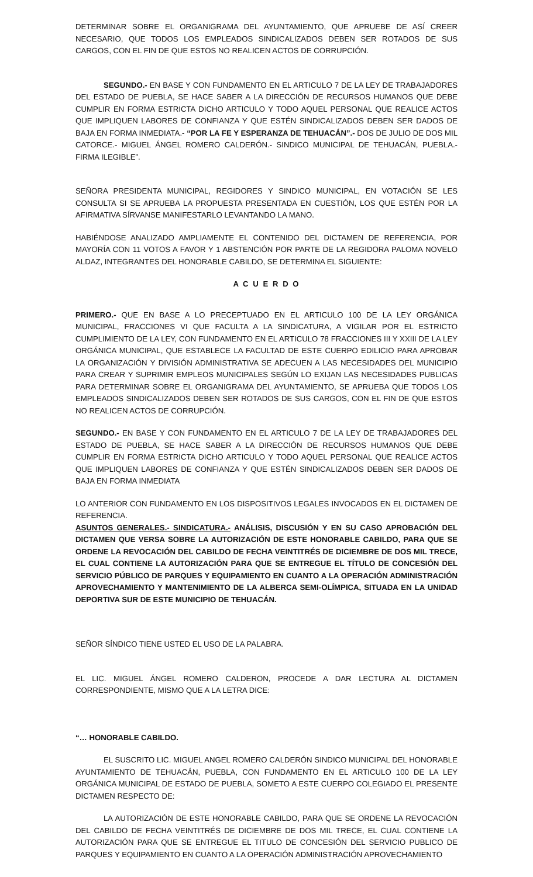DETERMINAR SOBRE EL ORGANIGRAMA DEL AYUNTAMIENTO, QUE APRUEBE DE ASÍ CREER NECESARIO, QUE TODOS LOS EMPLEADOS SINDICALIZADOS DEBEN SER ROTADOS DE SUS CARGOS, CON EL FIN DE QUE ESTOS NO REALICEN ACTOS DE CORRUPCIÓN.
SEGUNDO.- EN BASE Y CON FUNDAMENTO EN EL ARTICULO 7 DE LA LEY DE TRABAJADORES DEL ESTADO DE PUEBLA, SE HACE SABER A LA DIRECCIÓN DE RECURSOS HUMANOS QUE DEBE CUMPLIR EN FORMA ESTRICTA DICHO ARTICULO Y TODO AQUEL PERSONAL QUE REALICE ACTOS QUE IMPLIQUEN LABORES DE CONFIANZA Y QUE ESTÉN SINDICALIZADOS DEBEN SER DADOS DE BAJA EN FORMA INMEDIATA.- “POR LA FE Y ESPERANZA DE TEHUACÁN”.- DOS DE JULIO DE DOS MIL CATORCE.- MIGUEL ÁNGEL ROMERO CALDERÓN.- SINDICO MUNICIPAL DE TEHUACÁN, PUEBLA.- FIRMA ILEGIBLE”.
SEÑORA PRESIDENTA MUNICIPAL, REGIDORES Y SINDICO MUNICIPAL, EN VOTACIÓN SE LES CONSULTA SI SE APRUEBA LA PROPUESTA PRESENTADA EN CUESTIÓN, LOS QUE ESTÉN POR LA AFIRMATIVA SÍRVANSE MANIFESTARLO LEVANTANDO LA MANO.
HABIÉNDOSE ANALIZADO AMPLIAMENTE EL CONTENIDO DEL DICTAMEN DE REFERENCIA, POR MAYORÍA CON 11 VOTOS A FAVOR Y 1 ABSTENCIÓN POR PARTE DE LA REGIDORA PALOMA NOVELO ALDAZ, INTEGRANTES DEL HONORABLE CABILDO, SE DETERMINA EL SIGUIENTE:
A C U E R D O
PRIMERO.- QUE EN BASE A LO PRECEPTUADO EN EL ARTICULO 100 DE LA LEY ORGÁNICA MUNICIPAL, FRACCIONES VI QUE FACULTA A LA SINDICATURA, A VIGILAR POR EL ESTRICTO CUMPLIMIENTO DE LA LEY, CON FUNDAMENTO EN EL ARTICULO 78 FRACCIONES III Y XXIII DE LA LEY ORGÁNICA MUNICIPAL, QUE ESTABLECE LA FACULTAD DE ESTE CUERPO EDILICIO PARA APROBAR LA ORGANIZACIÓN Y DIVISIÓN ADMINISTRATIVA SE ADECUEN A LAS NECESIDADES DEL MUNICIPIO PARA CREAR Y SUPRIMIR EMPLEOS MUNICIPALES SEGÚN LO EXIJAN LAS NECESIDADES PUBLICAS PARA DETERMINAR SOBRE EL ORGANIGRAMA DEL AYUNTAMIENTO, SE APRUEBA QUE TODOS LOS EMPLEADOS SINDICALIZADOS DEBEN SER ROTADOS DE SUS CARGOS, CON EL FIN DE QUE ESTOS NO REALICEN ACTOS DE CORRUPCIÓN.
SEGUNDO.- EN BASE Y CON FUNDAMENTO EN EL ARTICULO 7 DE LA LEY DE TRABAJADORES DEL ESTADO DE PUEBLA, SE HACE SABER A LA DIRECCIÓN DE RECURSOS HUMANOS QUE DEBE CUMPLIR EN FORMA ESTRICTA DICHO ARTICULO Y TODO AQUEL PERSONAL QUE REALICE ACTOS QUE IMPLIQUEN LABORES DE CONFIANZA Y QUE ESTÉN SINDICALIZADOS DEBEN SER DADOS DE BAJA EN FORMA INMEDIATA
LO ANTERIOR CON FUNDAMENTO EN LOS DISPOSITIVOS LEGALES INVOCADOS EN EL DICTAMEN DE REFERENCIA.
ASUNTOS GENERALES.- SINDICATURA.- ANÁLISIS, DISCUSIÓN Y EN SU CASO APROBACIÓN DEL DICTAMEN QUE VERSA SOBRE LA AUTORIZACIÓN DE ESTE HONORABLE CABILDO, PARA QUE SE ORDENE LA REVOCACIÓN DEL CABILDO DE FECHA VEINTITRÉS DE DICIEMBRE DE DOS MIL TRECE, EL CUAL CONTIENE LA AUTORIZACIÓN PARA QUE SE ENTREGUE EL TÍTULO DE CONCESIÓN DEL SERVICIO PÚBLICO DE PARQUES Y EQUIPAMIENTO EN CUANTO A LA OPERACIÓN ADMINISTRACIÓN APROVECHAMIENTO Y MANTENIMIENTO DE LA ALBERCA SEMI-OLÍMPICA, SITUADA EN LA UNIDAD DEPORTIVA SUR DE ESTE MUNICIPIO DE TEHUACÁN.
SEÑOR SÍNDICO TIENE USTED EL USO DE LA PALABRA.
EL LIC. MIGUEL ÁNGEL ROMERO CALDERON, PROCEDE A DAR LECTURA AL DICTAMEN CORRESPONDIENTE, MISMO QUE A LA LETRA DICE:
“… HONORABLE CABILDO.
EL SUSCRITO LIC. MIGUEL ANGEL ROMERO CALDERÓN SINDICO MUNICIPAL DEL HONORABLE AYUNTAMIENTO DE TEHUACÁN, PUEBLA, CON FUNDAMENTO EN EL ARTICULO 100 DE LA LEY ORGÁNICA MUNICIPAL DE ESTADO DE PUEBLA, SOMETO A ESTE CUERPO COLEGIADO EL PRESENTE DICTAMEN RESPECTO DE:
LA AUTORIZACIÓN DE ESTE HONORABLE CABILDO, PARA QUE SE ORDENE LA REVOCACIÓN DEL CABILDO DE FECHA VEINTITRÉS DE DICIEMBRE DE DOS MIL TRECE, EL CUAL CONTIENE LA AUTORIZACIÓN PARA QUE SE ENTREGUE EL TITULO DE CONCESIÓN DEL SERVICIO PUBLICO DE PARQUES Y EQUIPAMIENTO EN CUANTO A LA OPERACIÓN ADMINISTRACIÓN APROVECHAMIENTO